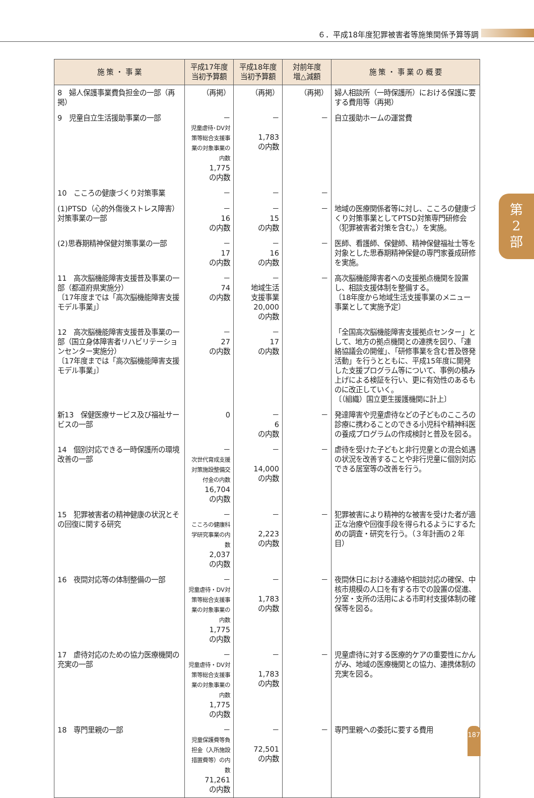６．平成18年度犯罪被害者等施策関係予算等調
| 施 策 ・ 事 業 | 平成17年度 当初予算額 | 平成18年度 当初予算額 | 対前年度 増△減額 | 施 策 ・ 事 業 の 概 要 |
| --- | --- | --- | --- | --- |
| 8 婦人保護事業費負担金の一部（再掲） | （再掲） | （再掲） | （再掲） | 婦人相談所（一時保護所）における保護に要する費用等（再掲） |
| 9 児童自立生活援助事業の一部 | － 児童虐待･DV対策等総合支援事業の対象事業の内数 1,775 の内数 | － 1,783 の内数 | － | 自立援助ホームの運営費 |
| 10 こころの健康づくり対策事業 | － | － | － | |
| (1)PTSD（心的外傷後ストレス障害）対策事業の一部 | － 16 の内数 | － 15 の内数 | － | 地域の医療関係者等に対し、こころの健康づくり対策事業としてPTSD対策専門研修会（犯罪被害者対策を含む。）を実施。 |
| (2)思春期精神保健対策事業の一部 | － 17 の内数 | － 16 の内数 | － | 医師、看護師、保健師、精神保健福祉士等を対象とした思春期精神保健の専門家養成研修を実施。 |
| 11 高次脳機能障害支援普及事業の一部（都道府県実施分） 〔17年度までは「高次脳機能障害支援モデル事業」〕 | － 74 の内数 | － 地域生活 支援事業 20,000 の内数 | － | 高次脳機能障害者への支援拠点機関を設置し、相談支援体制を整備する。 〔18年度から地域生活支援事業のメニュー事業として実施予定〕 |
| 12 高次脳機能障害支援普及事業の一部（国立身体障害者リハビリテーションセンター実施分） 〔17年度までは「高次脳機能障害支援モデル事業」〕 | － 27 の内数 | － 17 の内数 | | 「全国高次脳機能障害支援拠点センター」として、地方の拠点機関との連携を図り、「連絡協議会の開催」、「研修事業を含む普及啓発活動」を行うとともに、平成15年度に開発した支援プログラム等について、事例の積み上げによる検証を行い、更に有効性のあるものに改正していく。 〔（組織）国立更生援護機関に計上〕 |
| 新13 保健医療サービス及び福祉サービスの一部 | 0 | － 6 の内数 | － | 発達障害や児童虐待などの子どものこころの診療に携わることのできる小児科や精神科医の養成プログラムの作成検討と普及を図る。 |
| 14 個別対応できる一時保護所の環境改善の一部 | － 次世代育成支援対策施設整備交付金の内数 16,704 の内数 | － 14,000 の内数 | － | 虐待を受けた子どもと非行児童との混合処遇の状況を改善することや非行児童に個別対応できる居室等の改善を行う。 |
| 15 犯罪被害者の精神健康の状況とその回復に関する研究 | － こころの健康科学研究事業の内数 2,037 の内数 | － 2,223 の内数 | － | 犯罪被害により精神的な被害を受けた者が適正な治療や回復手段を得られるようにするための調査・研究を行う。（３年計画の２年目） |
| 16 夜間対応等の体制整備の一部 | － 児童虐待・DV対策等総合支援事業の対象事業の内数 1,775 の内数 | － 1,783 の内数 | － | 夜間休日における連絡や相談対応の確保、中核市規模の人口を有する市での設置の促進、分室・支所の活用による市町村支援体制の確保等を図る。 |
| 17 虐待対応のための協力医療機関の充実の一部 | － 児童虐待・DV対策等総合支援事業の対象事業の内数 1,775 の内数 | － 1,783 の内数 | － | 児童虐待に対する医療的ケアの重要性にかんがみ、地域の医療機関との協力、連携体制の充実を図る。 |
| 18 専門里親の一部 | － 児童保護費等負担金（入所施設措置費等）の内数 71,261 の内数 | － 72,501 の内数 | － | 専門里親への委託に要する費用 |
第
2
部
187